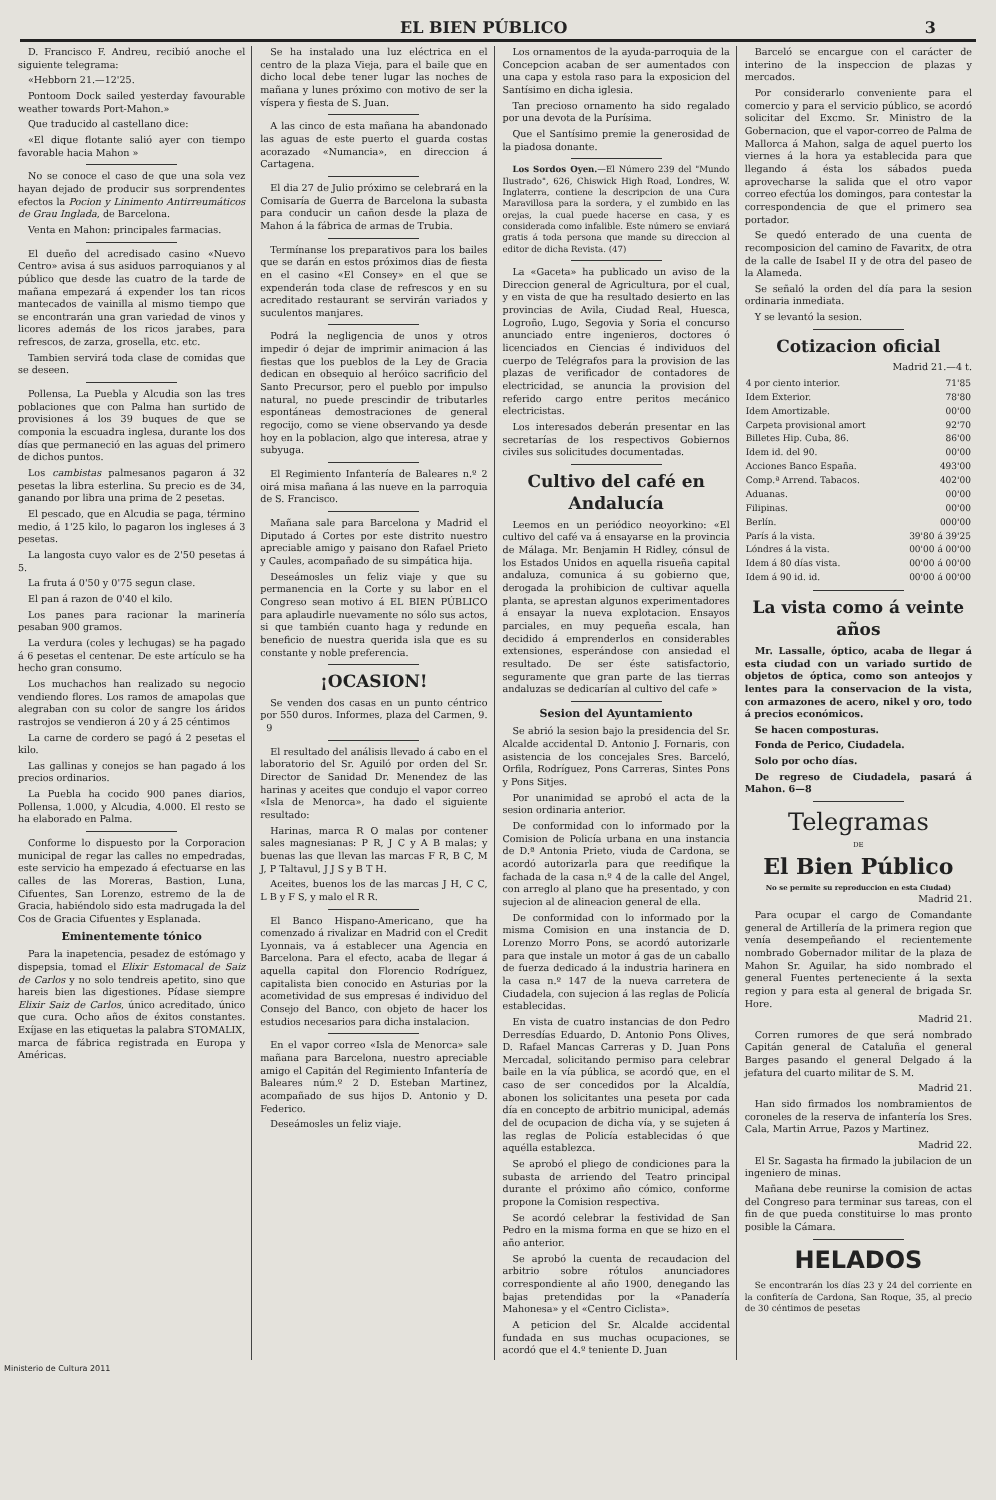EL BIEN PÚBLICO 3
D. Francisco F. Andreu, recibió anoche el siguiente telegrama:
«Hebborn 21.—12'25.
Pontoom Dock sailed yesterday favourable weather towards Port-Mahon.»
Que traducido al castellano dice:
«El dique flotante salió ayer con tiempo favorable hacia Mahon »
No se conoce el caso de que una sola vez hayan dejado de producir sus sorprendentes efectos la Pocion y Linimento Antirreumáticos de Grau Inglada, de Barcelona.
Venta en Mahon: principales farmacias.
El dueño del acredisado casino «Nuevo Centro» avisa á sus asiduos parroquianos y al público que desde las cuatro de la tarde de mañana empezará á expender los tan ricos mantecados de vainilla al mismo tiempo que se encontrarán una gran variedad de vinos y licores además de los ricos jarabes, para refrescos, de zarza, grosella, etc. etc.
Tambien servirá toda clase de comidas que se deseen.
Pollensa, La Puebla y Alcudia son las tres poblaciones que con Palma han surtido de provisiones á los 39 buques de que se componia la escuadra inglesa, durante los dos días que permaneció en las aguas del primero de dichos puntos.
Los cambistas palmesanos pagaron á 32 pesetas la libra esterlina. Su precio es de 34, ganando por libra una prima de 2 pesetas.
El pescado, que en Alcudia se paga, término medio, á 1'25 kilo, lo pagaron los ingleses á 3 pesetas.
La langosta cuyo valor es de 2'50 pesetas á 5.
La fruta á 0'50 y 0'75 segun clase.
El pan á razon de 0'40 el kilo.
Los panes para racionar la marinería pesaban 900 gramos.
La verdura (coles y lechugas) se ha pagado á 6 pesetas el centenar. De este artículo se ha hecho gran consumo.
Los muchachos han realizado su negocio vendiendo flores. Los ramos de amapolas que alegraban con su color de sangre los áridos rastrojos se vendieron á 20 y á 25 céntimos
La carne de cordero se pagó á 2 pesetas el kilo.
Las gallinas y conejos se han pagado á los precios ordinarios.
La Puebla ha cocido 900 panes diarios, Pollensa, 1.000, y Alcudia, 4.000. El resto se ha elaborado en Palma.
Conforme lo dispuesto por la Corporacion municipal de regar las calles no empedradas, este servicio ha empezado á efectuarse en las calles de las Moreras, Bastion, Luna, Cifuentes, San Lorenzo, estremo de la de Gracia, habiéndolo sido esta madrugada la del Cos de Gracia Cifuentes y Esplanada.
Eminentemente tónico
Para la inapetencia, pesadez de estómago y dispepsia, tomad el Elixir Estomacal de Saiz de Carlos y no solo tendreis apetito, sino que hareis bien las digestiones. Pídase siempre Elixir Saiz de Carlos, único acreditado, único que cura. Ocho años de éxitos constantes. Exíjase en las etiquetas la palabra STOMALIX, marca de fábrica registrada en Europa y Américas.
Se ha instalado una luz eléctrica en el centro de la plaza Vieja, para el baile que en dicho local debe tener lugar las noches de mañana y lunes próximo con motivo de ser la víspera y fiesta de S. Juan.
A las cinco de esta mañana ha abandonado las aguas de este puerto el guarda costas acorazado «Numancia», en direccion á Cartagena.
El dia 27 de Julio próximo se celebrará en la Comisaría de Guerra de Barcelona la subasta para conducir un cañon desde la plaza de Mahon á la fábrica de armas de Trubia.
Termínanse los preparativos para los bailes que se darán en estos próximos dias de fiesta en el casino «El Consey» en el que se expenderán toda clase de refrescos y en su acreditado restaurant se servirán variados y suculentos manjares.
Podrá la negligencia de unos y otros impedir ó dejar de imprimir animacion á las fiestas que los pueblos de la Ley de Gracia dedican en obsequio al heróico sacrificio del Santo Precursor, pero el pueblo por impulso natural, no puede prescindir de tributarles espontáneas demostraciones de general regocijo, como se viene observando ya desde hoy en la poblacion, algo que interesa, atrae y subyuga.
El Regimiento Infantería de Baleares n.º 2 oirá misa mañana á las nueve en la parroquia de S. Francisco.
Mañana sale para Barcelona y Madrid el Diputado á Cortes por este distrito nuestro apreciable amigo y paisano don Rafael Prieto y Caules, acompañado de su simpática hija.
Deseámosles un feliz viaje y que su permanencia en la Corte y su labor en el Congreso sean motivo á EL BIEN PÚBLICO para aplaudirle nuevamente no sólo sus actos, si que también cuanto haga y redunde en beneficio de nuestra querida isla que es su constante y noble preferencia.
¡OCASION!
Se venden dos casas en un punto céntrico por 550 duros. Informes, plaza del Carmen, 9. 9
El resultado del análisis llevado á cabo en el laboratorio del Sr. Aguiló por orden del Sr. Director de Sanidad Dr. Menendez de las harinas y aceites que condujo el vapor correo «Isla de Menorca», ha dado el siguiente resultado:
Harinas, marca R O malas por contener sales magnesianas: P R, J C y A B malas; y buenas las que llevan las marcas F R, B C, M J, P Taltavul, J J S y B T H.
Aceites, buenos los de las marcas J H, C C, L B y F S, y malo el R R.
El Banco Hispano-Americano, que ha comenzado á rivalizar en Madrid con el Credit Lyonnais, va á establecer una Agencia en Barcelona. Para el efecto, acaba de llegar á aquella capital don Florencio Rodríguez, capitalista bien conocido en Asturias por la acometividad de sus empresas é individuo del Consejo del Banco, con objeto de hacer los estudios necesarios para dicha instalacion.
En el vapor correo «Isla de Menorca» sale mañana para Barcelona, nuestro apreciable amigo el Capitán del Regimiento Infantería de Baleares núm.º 2 D. Esteban Martinez, acompañado de sus hijos D. Antonio y D. Federico.
Deseámosles un feliz viaje.
Los ornamentos de la ayuda-parroquia de la Concepcion acaban de ser aumentados con una capa y estola raso para la exposicion del Santísimo en dicha iglesia.
Tan precioso ornamento ha sido regalado por una devota de la Purísima.
Que el Santísimo premie la generosidad de la piadosa donante.
Los Sordos Oyen.—El Número 239 del "Mundo Ilustrado", 626, Chiswick High Road, Londres, W. Inglaterra, contiene la descripcion de una Cura Maravillosa para la sordera, y el zumbido en las orejas, la cual puede hacerse en casa, y es considerada como infalible. Este número se enviará gratis á toda persona que mande su direccion al editor de dicha Revista. (47)
La «Gaceta» ha publicado un aviso de la Direccion general de Agricultura, por el cual, y en vista de que ha resultado desierto en las provincias de Avila, Ciudad Real, Huesca, Logroño, Lugo, Segovia y Soria el concurso anunciado entre ingenieros, doctores ó licenciados en Ciencias é individuos del cuerpo de Telégrafos para la provision de las plazas de verificador de contadores de electricidad, se anuncia la provision del referido cargo entre peritos mecánico electricistas.
Los interesados deberán presentar en las secretarías de los respectivos Gobiernos civiles sus solicitudes documentadas.
Cultivo del café en Andalucía
Leemos en un periódico neoyorkino: «El cultivo del café va á ensayarse en la provincia de Málaga. Mr. Benjamin H Ridley, cónsul de los Estados Unidos en aquella risueña capital andaluza, comunica á su gobierno que, derogada la prohibicion de cultivar aquella planta, se aprestan algunos experimentadores á ensayar la nueva explotacion. Ensayos parciales, en muy pequeña escala, han decidido á emprenderlos en considerables extensiones, esperándose con ansiedad el resultado. De ser éste satisfactorio, seguramente que gran parte de las tierras andaluzas se dedicarían al cultivo del cafe »
Sesion del Ayuntamiento
Se abrió la sesion bajo la presidencia del Sr. Alcalde accidental D. Antonio J. Fornaris, con asistencia de los concejales Sres. Barceló, Orfila, Rodríguez, Pons Carreras, Sintes Pons y Pons Sitjes.
Por unanimidad se aprobó el acta de la sesion ordinaria anterior.
De conformidad con lo informado por la Comision de Policía urbana en una instancia de D.ª Antonia Prieto, viuda de Cardona, se acordó autorizarla para que reedifique la fachada de la casa n.º 4 de la calle del Angel, con arreglo al plano que ha presentado, y con sujecion al de alineacion general de ella.
De conformidad con lo informado por la misma Comision en una instancia de D. Lorenzo Morro Pons, se acordó autorizarle para que instale un motor á gas de un caballo de fuerza dedicado á la industria harinera en la casa n.º 147 de la nueva carretera de Ciudadela, con sujecion á las reglas de Policía establecidas.
En vista de cuatro instancias de don Pedro Derresdías Eduardo, D. Antonio Pons Olives, D. Rafael Mancas Carreras y D. Juan Pons Mercadal, solicitando permiso para celebrar baile en la vía pública, se acordó que, en el caso de ser concedidos por la Alcaldía, abonen los solicitantes una peseta por cada día en concepto de arbitrio municipal, además del de ocupacion de dicha vía, y se sujeten á las reglas de Policía establecidas ó que aquélla establezca.
Se aprobó el pliego de condiciones para la subasta de arriendo del Teatro principal durante el próximo año cómico, conforme propone la Comision respectiva.
Se acordó celebrar la festividad de San Pedro en la misma forma en que se hizo en el año anterior.
Se aprobó la cuenta de recaudacion del arbitrio sobre rótulos anunciadores correspondiente al año 1900, denegando las bajas pretendidas por la «Panadería Mahonesa» y el «Centro Ciclista».
A peticion del Sr. Alcalde accidental fundada en sus muchas ocupaciones, se acordó que el 4.º teniente D. Juan
Barceló se encargue con el carácter de interino de la inspeccion de plazas y mercados.
Por considerarlo conveniente para el comercio y para el servicio público, se acordó solicitar del Excmo. Sr. Ministro de la Gobernacion, que el vapor-correo de Palma de Mallorca á Mahon, salga de aquel puerto los viernes á la hora ya establecida para que llegando á ésta los sábados pueda aprovecharse la salida que el otro vapor correo efectúa los domingos, para contestar la correspondencia de que el primero sea portador.
Se quedó enterado de una cuenta de recomposicion del camino de Favaritx, de otra de la calle de Isabel II y de otra del paseo de la Alameda.
Se señaló la orden del día para la sesion ordinaria inmediata.
Y se levantó la sesion.
Cotizacion oficial
Madrid 21.—4 t.
| 4 por ciento interior. | 71'85 |
| Idem Exterior. | 78'80 |
| Idem Amortizable. | 00'00 |
| Carpeta provisional amort | 92'70 |
| Billetes Hip. Cuba, 86. | 86'00 |
| Idem id. del 90. | 00'00 |
| Acciones Banco España. | 493'00 |
| Comp.ª Arrend. Tabacos. | 402'00 |
| Aduanas. | 00'00 |
| Filipinas. | 00'00 |
| Berlín. | 000'00 |
| París á la vista. | 39'80 á 39'25 |
| Lóndres á la vista. | 00'00 á 00'00 |
| Idem á 80 días vista. | 00'00 á 00'00 |
| Idem á 90 id. id. | 00'00 á 00'00 |
La vista como á veinte años
Mr. Lassalle, óptico, acaba de llegar á esta ciudad con un variado surtido de objetos de óptica, como son anteojos y lentes para la conservacion de la vista, con armazones de acero, nikel y oro, todo á precios económicos.
Se hacen composturas.
Fonda de Perico, Ciudadela.
Solo por ocho días.
De regreso de Ciudadela, pasará á Mahon. 6—8
Telegramas
DE
El Bien Público
No se permite su reproduccion en esta Ciudad)
Madrid 21.
Para ocupar el cargo de Comandante general de Artillería de la primera region que venía desempeñando el recientemente nombrado Gobernador militar de la plaza de Mahon Sr. Aguilar, ha sido nombrado el general Fuentes perteneciente á la sexta region y para esta al general de brigada Sr. Hore.
Madrid 21.
Corren rumores de que será nombrado Capitán general de Cataluña el general Barges pasando el general Delgado á la jefatura del cuarto militar de S. M.
Madrid 21.
Han sido firmados los nombramientos de coroneles de la reserva de infantería los Sres. Cala, Martin Arrue, Pazos y Martinez.
Madrid 22.
El Sr. Sagasta ha firmado la jubilacion de un ingeniero de minas.
Mañana debe reunirse la comision de actas del Congreso para terminar sus tareas, con el fin de que pueda constituirse lo mas pronto posible la Cámara.
HELADOS
Se encontrarán los días 23 y 24 del corriente en la confitería de Cardona, San Roque, 35, al precio de 30 céntimos de pesetas
Ministerio de Cultura 2011